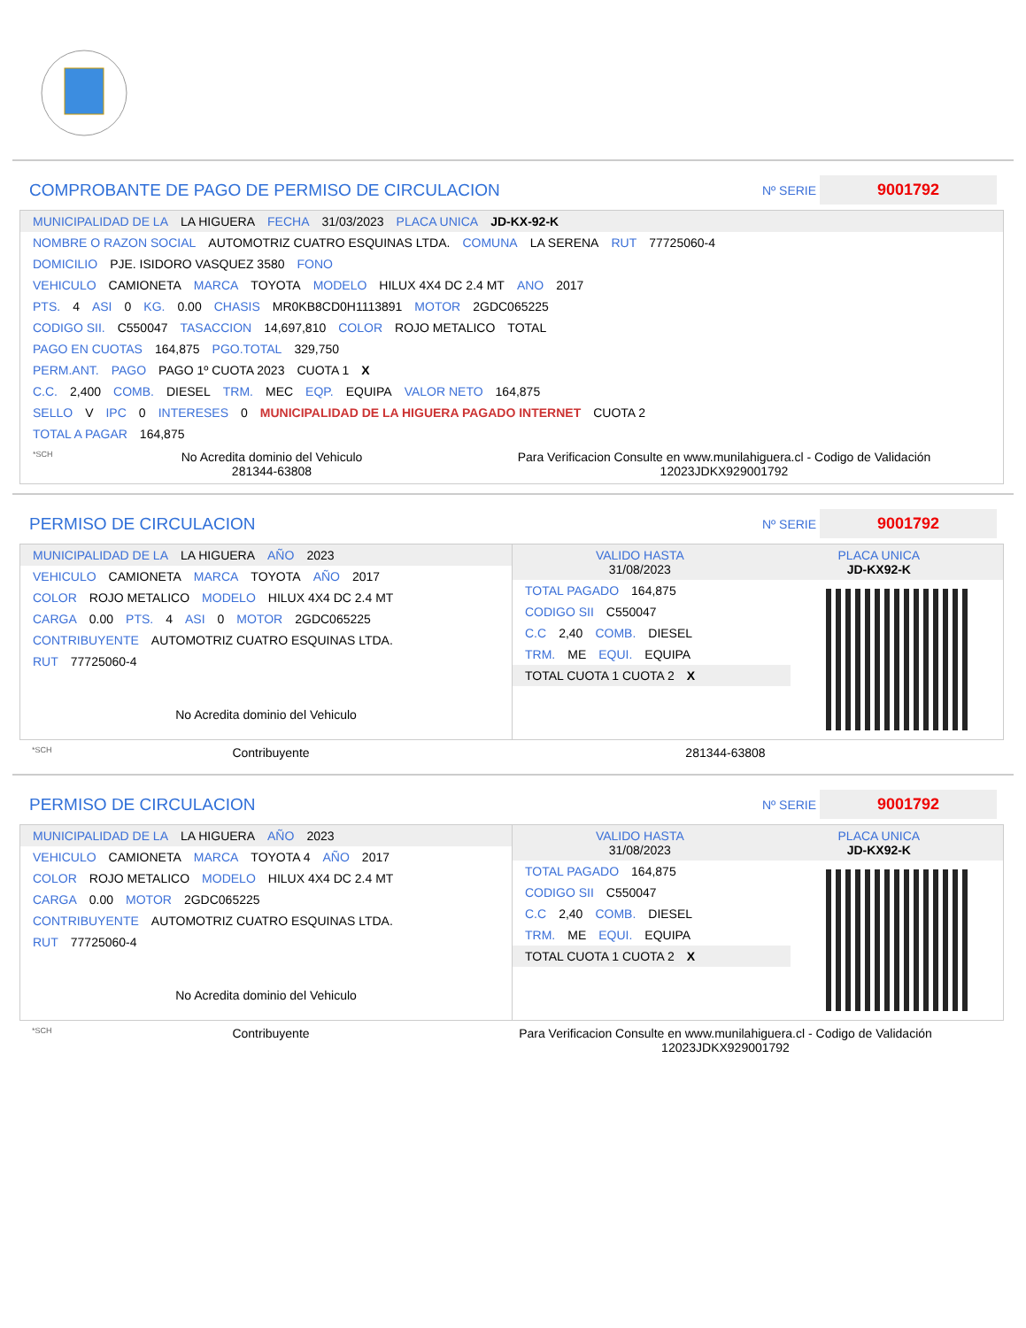COMPROBANTE DE PAGO DE PERMISO DE CIRCULACION Nº SERIE 9001792
MUNICIPALIDAD DE LA LA HIGUERA FECHA 31/03/2023 PLACA UNICA JD-KX-92-K
NOMBRE O RAZON SOCIAL AUTOMOTRIZ CUATRO ESQUINAS LTDA. COMUNA LA SERENA RUT 77725060-4
DOMICILIO PJE. ISIDORO VASQUEZ 3580 FONO
VEHICULO CAMIONETA MARCA TOYOTA MODELO HILUX 4X4 DC 2.4 MT ANO 2017
PTS. 4 ASI 0 KG. 0.00 CHASIS MR0KB8CD0H1113891 MOTOR 2GDC065225
CODIGO SII. C550047 TASACCION 14,697,810 COLOR ROJO METALICO TOTAL
PAGO EN CUOTAS 164,875 PGO.TOTAL 329,750
PERM.ANT. PAGO PAGO 1º CUOTA 2023 CUOTA 1 X
C.C. 2,400 COMB. DIESEL TRM. MEC EQP. EQUIPA VALOR NETO 164,875
SELLO V IPC 0 INTERESES 0 MUNICIPALIDAD DE LA HIGUERA PAGADO INTERNET CUOTA 2
TOTAL A PAGAR 164,875
*SCH
No Acredita dominio del Vehiculo
281344-63808
Para Verificacion Consulte en www.munilahiguera.cl - Codigo de Validación
12023JDKX929001792
PERMISO DE CIRCULACION Nº SERIE 9001792
MUNICIPALIDAD DE LA LA HIGUERA AÑO 2023
VEHICULO CAMIONETA MARCA TOYOTA AÑO 2017
COLOR ROJO METALICO MODELO HILUX 4X4 DC 2.4 MT
CARGA 0.00 PTS. 4 ASI 0 MOTOR 2GDC065225
CONTRIBUYENTE AUTOMOTRIZ CUATRO ESQUINAS LTDA.
RUT 77725060-4
No Acredita dominio del Vehiculo
VALIDO HASTA
31/08/2023 PLACA UNICA
JD-KX92-K
TOTAL PAGADO 164,875
CODIGO SII C550047
C.C 2,40 COMB. DIESEL
TRM. ME EQUI. EQUIPA
TOTAL CUOTA 1 CUOTA 2 X
*SCH
Contribuyente 281344-63808
PERMISO DE CIRCULACION Nº SERIE 9001792
MUNICIPALIDAD DE LA LA HIGUERA AÑO 2023
VEHICULO CAMIONETA MARCA TOYOTA 4 AÑO 2017
COLOR ROJO METALICO MODELO HILUX 4X4 DC 2.4 MT
CARGA 0.00 MOTOR 2GDC065225
CONTRIBUYENTE AUTOMOTRIZ CUATRO ESQUINAS LTDA.
RUT 77725060-4
No Acredita dominio del Vehiculo
VALIDO HASTA
31/08/2023 PLACA UNICA
JD-KX92-K
TOTAL PAGADO 164,875
CODIGO SII C550047
C.C 2,40 COMB. DIESEL
TRM. ME EQUI. EQUIPA
TOTAL CUOTA 1 CUOTA 2 X
*SCH
Contribuyente Para Verificacion Consulte en www.munilahiguera.cl - Codigo de Validación
12023JDKX929001792